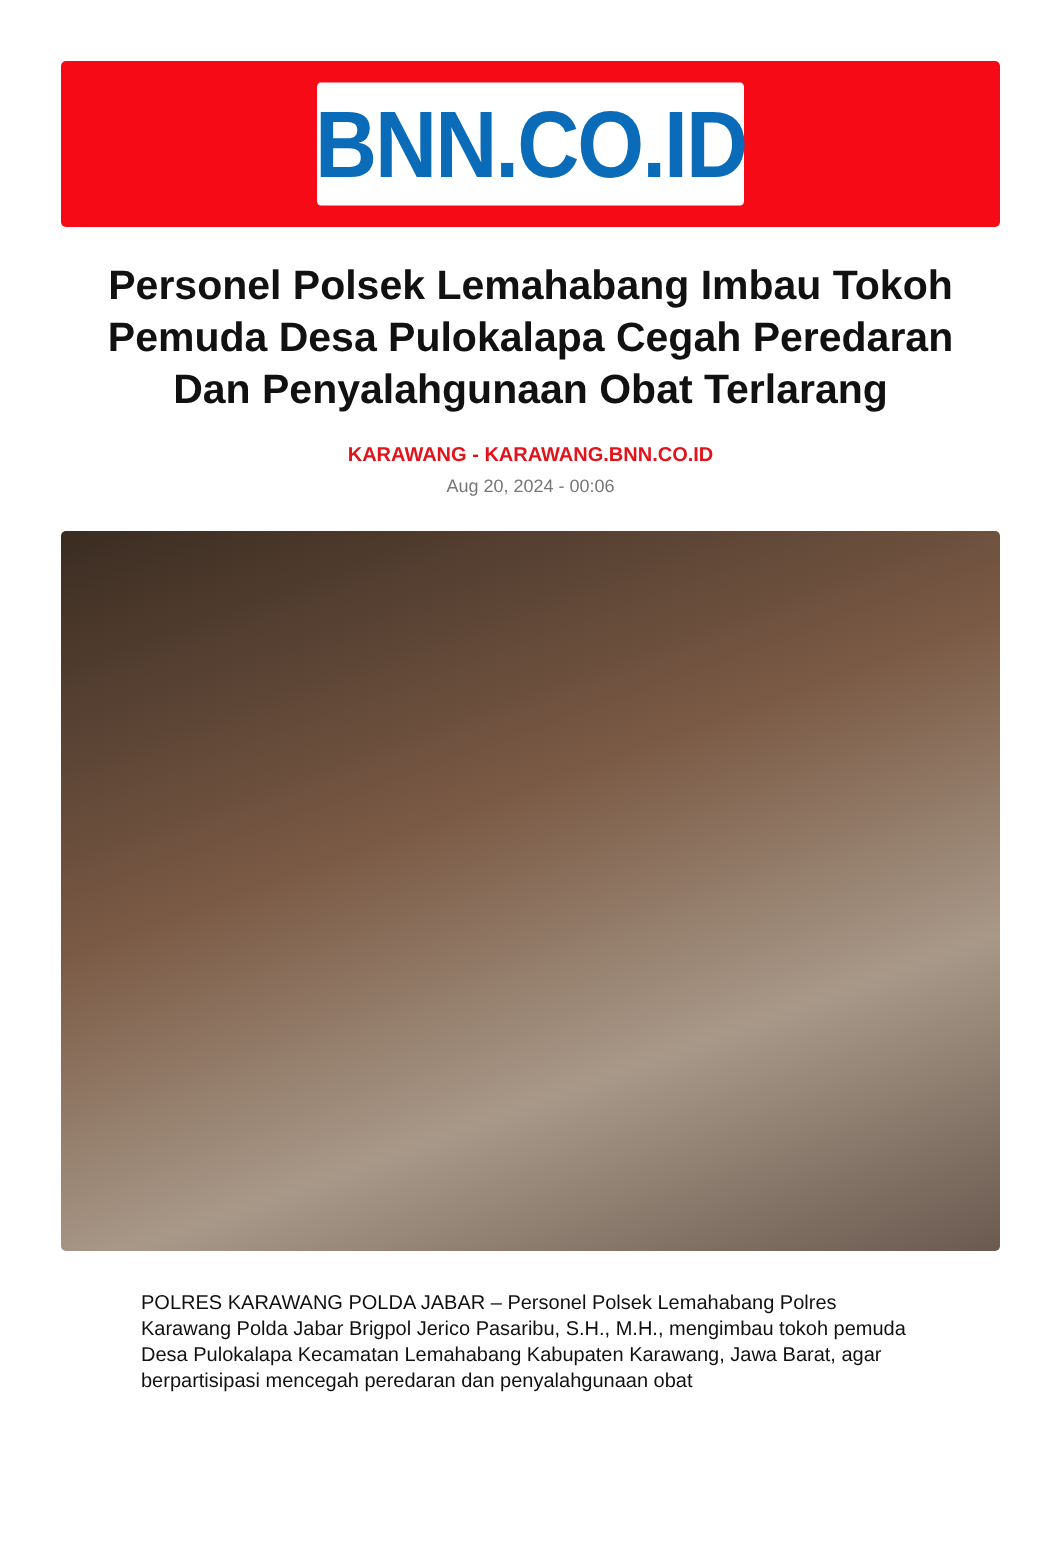BNN.CO.ID
Personel Polsek Lemahabang Imbau Tokoh Pemuda Desa Pulokalapa Cegah Peredaran Dan Penyalahgunaan Obat Terlarang
KARAWANG - KARAWANG.BNN.CO.ID
Aug 20, 2024 - 00:06
POLRES KARAWANG POLDA JABAR – Personel Polsek Lemahabang Polres Karawang Polda Jabar Brigpol Jerico Pasaribu, S.H., M.H., mengimbau tokoh pemuda Desa Pulokalapa Kecamatan Lemahabang Kabupaten Karawang, Jawa Barat, agar berpartisipasi mencegah peredaran dan penyalahgunaan obat